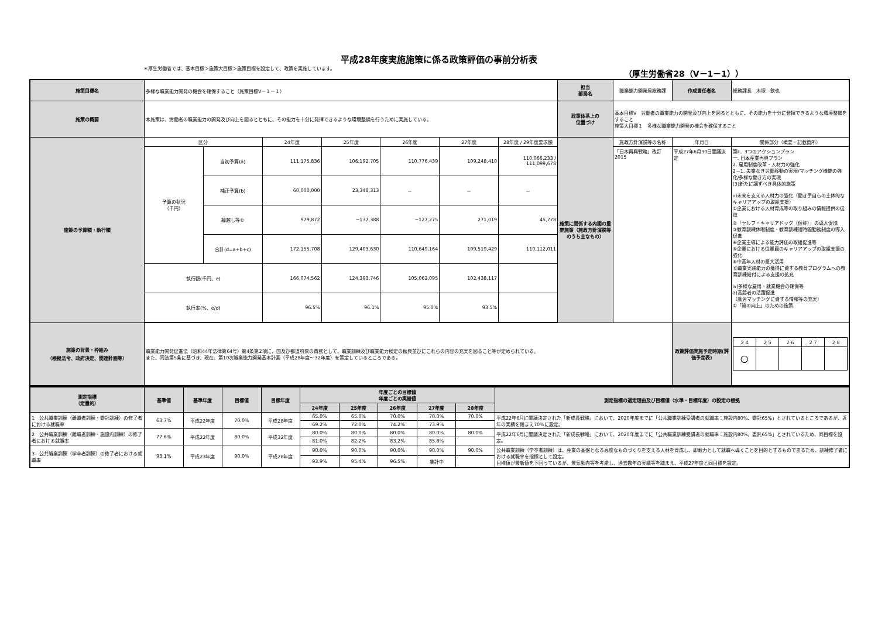平成28年度実施施策に係る政策評価の事前分析表
＊厚生労働省では、基本目標＞施策大目標＞施策目標を設定して、政策を実施しています。 （厚生労働省28（Ⅴ－1－1））
| 施策目標名 | 多様な職業能力開発の機会を確保すること（施策目標Ⅴ－１－１） | | | | | | | 担当 部局名 | 職業能力開発局総務課 | 作成責任者名 | 総務課長 木塚 欽也 |
| 施策の概要 | 本施策は、労働者の職業能力の開発及び向上を図るとともに、その能力を十分に発揮できるような環境整備を行うために実施している。 | | | | | | | 政策体系上の 位置づけ | 基本目標Ⅴ 労働者の職業能力の開発及び向上を図るとともに、その能力を十分に発揮できるような環境整備をすること 施策大目標１ 多様な職業能力開発の機会を確保すること | | |
| 施策の予算額・執行額 | 区分 | | 24年度 | 25年度 | 26年度 | 27年度 | 28年度 / 29年度要求額 | 施策に関係する内閣の重要施策（施政方針演説等のうち主なもの） | 施政方針演説等の名称 | 年月日 | 関係部分（概要・記載箇所） |
| | 予算の状況 （千円） | 当初予算(a) | 111,175,836 | 106,192,705 | 110,776,439 | 109,248,410 | 110,066,233 / 111,099,678 | | 「日本再興戦略」改訂2015 | 平成27年6月30日閣議決定 | 第Ⅱ．3つのアクションプラン 一. 日本産業再興プラン 2. 雇用制度改革・人材力の強化 2－1. 失業なき労働移動の実現/マッチング機能の強化/多様な働き方の実現 (3)新たに講ずべき具体的施策 ii)未来を支える人材力の強化（働き手自らの主体的なキャリアアップの取組支援） ①企業における人材育成等の取り組みの情報提供の促進 ②「セルフ・キャリアドック（仮称）」の導入促進 ③教育訓練休暇制度・教育訓練短時間勤務制度の導入促進 ④企業主導による能力評価の取組促進等 ⑤企業における従業員のキャリアアップの取組支援の強化 ⑥中高年人材の最大活用 ⑬職業実践能力の獲得に資する教育プログラムへの教育訓練給付による支援の拡充 ⅳ)多様な雇用・就業機会の確保等 a)高齢者の活躍促進 （就労マッチングに資する情報等の充実） ①「質の向上」のための施策 |
| | | 補正予算(b) | 60,000,000 | 23,348,313 | － | － | － | | | | |
| | | 繰越し等© | 979,872 | −137,388 | −127,275 | 271,019 | 45,778 | | | | |
| | | 合計(d=a+b+c) | 172,155,708 | 129,403,630 | 110,649,164 | 109,519,429 | 110,112,011 | | | | |
| | 執行額(千円、e) | | 166,074,562 | 124,393,746 | 105,062,095 | 102,438,117 | | | | | |
| | 執行率(%、e/d) | | 96.5% | 96.1% | 95.0% | 93.5% | | | | | |
| 施策の背景・枠組み （根拠法令、政府決定、関連計画等） | 職業能力開発促進法（昭和44年法律第64号）第4条第2項に、国及び都道府県の責務として、職業訓練及び職業能力検定の振興並びにこれらの内容の充実を図ること等が定められている。 また、同法第5条に基づき、現在、第10次職業能力開発基本計画（平成28年度～32年度）を策定しているところである。 | | | | | | | | | 政策評価実施予定時期(評価予定表) | / ２４ / ２５ / ２６ / ２７ / ２８ / / ○ / / / / / |
| 測定指標 （定量的） | 基準値 | 基準年度 | 目標値 | 目標年度 | 年度ごとの目標値 年度ごとの実績値 | | | | | 測定指標の選定理由及び目標値（水準・目標年度）の設定の根拠 |
| --- | --- | --- | --- | --- | --- | --- | --- | --- | --- | --- |
| | | | | | 24年度 | 25年度 | 26年度 | 27年度 | 28年度 | |
| 1 公共職業訓練（離職者訓練・委託訓練）の修了者における就職率 | 63.7% | 平成22年度 | 70.0% | 平成28年度 | 65.0% | 65.0% | 70.0% | 70.0% | 70.0% | 平成22年6月に閣議決定された「新成長戦略」において、2020年度までに「公共職業訓練受講者の就職率：施設内80%、委託65%」とされているところであるが、近年の実績を踏まえ70%に設定。 |
| | | | | | 69.2% | 72.0% | 74.2% | 73.9% | | |
| 2 公共職業訓練（離職者訓練・施設内訓練）の修了者における就職率 | 77.6% | 平成22年度 | 80.0% | 平成32年度 | 80.0% | 80.0% | 80.0% | 80.0% | 80.0% | 平成22年6月に閣議決定された「新成長戦略」において、2020年度までに「公共職業訓練受講者の就職率：施設内80%、委託65%」とされているため、同目標を設定。 |
| | | | | | 81.0% | 82.2% | 83.2% | 85.8% | | |
| 3 公共職業訓練（学卒者訓練）の修了者における就職率 | 93.1% | 平成23年度 | 90.0% | 平成28年度 | 90.0% | 90.0% | 90.0% | 90.0% | 90.0% | 公共職業訓練（学卒者訓練）は、産業の基盤となる高度なものづくりを支える人材を育成し、即戦力として就職へ導くことを目的とするものであるため、訓練修了者における就職率を指標として設定。 目標値が最新値を下回っているが、景気動向等を考慮し、過去数年の実績等を踏まえ、平成27年度と同目標を設定。 |
| | | | | | 93.9% | 95.4% | 96.5% | 集計中 | | |